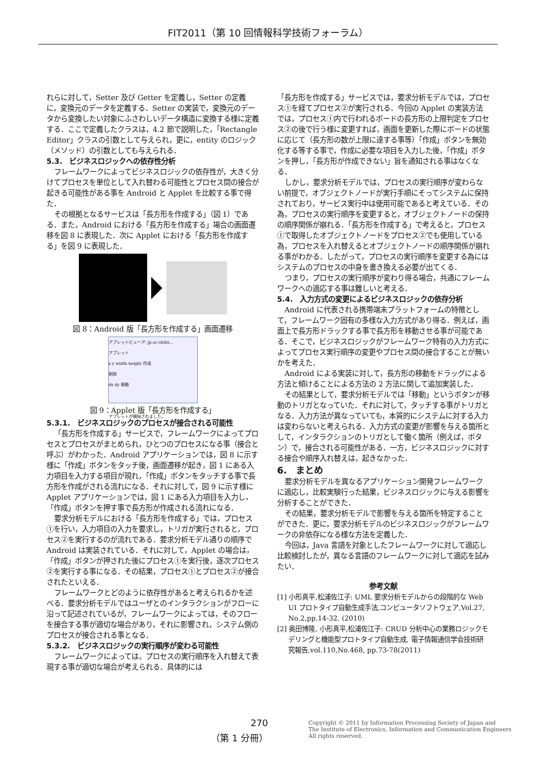FIT2011（第 10 回情報科学技術フォーラム）
れらに対して，Setter 及び Getter を定義し，Setter の定義に，変換元のデータを定義する．Setter の実装で，変換元のデータから変換したい対象にふさわしいデータ構造に変換する様に定義する．ここで定義したクラスは，4.2 節で説明した，「Rectangle Editor」クラスの引数として与えられ，更に，entity のロジック（メソッド）の引数としても与えられる．
5.3.　ビジネスロジックへの依存性分析
フレームワークによってビジネスロジックの依存性が，大きく分けてプロセスを単位として入れ替わる可能性とプロセス間の接合が起きる可能性がある事を Android と Applet を比較する事で得た．
その根拠となるサービスは「長方形を作成する」（図 1）である．また，Android における「長方形を作成する」場合の画面遷移を図 8 に表現した．次に Applet における「長方形を作成する」を図 9 に表現した．
図 8：Android 版「長方形を作成する」画面遷移
アプレットビューア: jp.ac.shiba...
アプレット
x y width height 作成
削除
dx dy 移動
アプレットが開始されました。
図 9：Applet 版「長方形を作成する」
5.3.1.　ビジネスロジックのプロセスが接合される可能性
「長方形を作成する」サービスで，フレームワークによってプロセスとプロセスがまとめられ，ひとつのプロセスになる事（接合と呼ぶ）がわかった．Android アプリケーションでは，図 8 に示す様に「作成」ボタンをタッチ後，画面遷移が起き，図 1 にある入力項目を入力する項目が現れ，「作成」ボタンをタッチする事で長方形を作成がされる流れになる．それに対して，図 9 に示す様に Applet アプリケーションでは，図 1 にある入力項目を入力し，「作成」ボタンを押す事で長方形が作成される流れになる．
要求分析モデルにおける「長方形を作成する」では，プロセス①を行い，入力項目の入力を要求し，トリガが実行されると，プロセス②を実行するのが流れである．要求分析モデル通りの順序で Android は実装されている．それに対して，Applet の場合は，「作成」ボタンが押された後にプロセス①を実行後，逐次プロセス②を実行する事になる．その結果，プロセス①とプロセス②が接合されたといえる．
フレームワークとどのように依存性があると考えられるかを述べる．要求分析モデルではユーザとのインタラクションがフローに沿って記述されているが，フレームワークによっては，そのフローを接合する事が適切な場合があり，それに影響され，システム側のプロセスが接合される事となる．
5.3.2.　ビジネスロジックの実行順序が変わる可能性
フレームワークによっては，プロセスの実行順序を入れ替えて表現する事が適切な場合が考えられる．具体的には
「長方形を作成する」サービスでは，要求分析モデルでは，プロセス①を経てプロセス②が実行される．今回の Applet の実装方法では，プロセス①内で行われるボードの長方形の上限判定をプロセス②の後で行う様に変更すれば，画面を更新した際にボードの状態に応じて（長方形の数が上限に達する事等）「作成」ボタンを無効化する等する事で，作成に必要な項目を入力した後，「作成」ボタンを押し，「長方形が作成できない」旨を通知される事はなくなる．
しかし，要求分析モデルでは，プロセスの実行順序が変わらない前提で，オブジェクトノードが実行手順にそってシステムに保持されており，サービス実行中は使用可能であると考えている．その為，プロセスの実行順序を変更すると，オブジェクトノードの保持の順序関係が崩れる．「長方形を作成する」で考えると，プロセス①で取得したオブジェクトノードをプロセス②でも使用している為，プロセスを入れ替えるとオブジェクトノードの順序関係が崩れる事がわかる．したがって，プロセスの実行順序を変更する為にはシステムのプロセスの中身を書き換える必要が出てくる．
つまり，プロセスの実行順序が変わり得る場合，共通にフレームワークへの適応する事は難しいと考える．
5.4.　入力方式の変更によるビジネスロジックの依存分析
Android に代表される携帯端末プラットフォームの特徴として，フレームワーク固有の多様な入力方式があり得る．例えば，画面上で長方形ドラックする事で長方形を移動させる事が可能である．そこで，ビジネスロジックがフレームワーク特有の入力方式によってプロセス実行順序の変更やプロセス間の接合することが無いかを考えた．
Android による実装に対して，長方形の移動をドラッグによる方法と傾けることによる方法の 2 方法に関して追加実装した．
その結果として，要求分析モデルでは「移動」というボタンが移動のトリガとなっていた．それに対して，タッチする事がトリガとなる．入力方法が異なっていても，本質的にシステムに対する入力は変わらないと考えられる．入力方式の変更が影響を与える箇所として，インタラクションのトリガとして働く箇所（例えば，ボタン）で，接合される可能性がある．一方，ビジネスロジックに対する接合や順序入れ替えは，起きなかった．
6.　まとめ
要求分析モデルを異なるアプリケーション開発フレームワークに適応し，比較実験行った結果，ビジネスロジックに与える影響を分析することができた．
その結果，要求分析モデルで影響を与える箇所を特定することができた．更に，要求分析モデルのビジネスロジックがフレームワークの非依存になる様な方法を定義した．
今回は，Java 言語を対象としたフレームワークに対して適応し比較検討したが，異なる言語のフレームワークに対して適応を試みたい．
参考文献
[1] 小形真平,松浦佐江子: UML 要求分析モデルからの段階的な Web UI プロトタイプ自動生成手法,コンピュータソフトウェア,Vol.27, No.2,pp.14-32. (2010)
[2] 奥田博隆, 小形真平,松浦佐江子: CRUD 分析中心の業務ロジックモデリングと機能型プロトタイプ自動生成, 電子情報通信学会技術研究報告,vol.110,No.468, pp.73-78(2011)
270
（第 1 分冊）
Copyright © 2011 by Information Processing Society of Japan and
The Institute of Electronics, Information and Communication Engineers
All rights reserved.